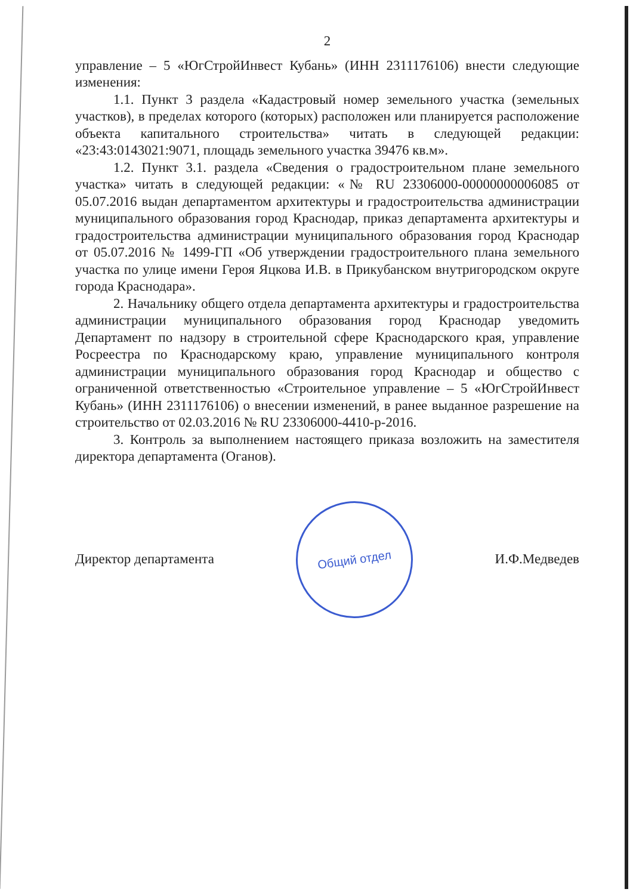2
управление – 5 «ЮгСтройИнвест Кубань» (ИНН 2311176106) внести следующие изменения:
1.1. Пункт 3 раздела «Кадастровый номер земельного участка (земельных участков), в пределах которого (которых) расположен или планируется расположение объекта капитального строительства» читать в следующей редакции: «23:43:0143021:9071, площадь земельного участка 39476 кв.м».
1.2. Пункт 3.1. раздела «Сведения о градостроительном плане земельного участка» читать в следующей редакции: «№ RU 23306000-00000000006085 от 05.07.2016 выдан департаментом архитектуры и градостроительства администрации муниципального образования город Краснодар, приказ департамента архитектуры и градостроительства администрации муниципального образования город Краснодар от 05.07.2016 № 1499-ГП «Об утверждении градостроительного плана земельного участка по улице имени Героя Яцкова И.В. в Прикубанском внутригородском округе города Краснодара».
2. Начальнику общего отдела департамента архитектуры и градостроительства администрации муниципального образования город Краснодар уведомить Департамент по надзору в строительной сфере Краснодарского края, управление Росреестра по Краснодарскому краю, управление муниципального контроля администрации муниципального образования город Краснодар и общество с ограниченной ответственностью «Строительное управление – 5 «ЮгСтройИнвест Кубань» (ИНН 2311176106) о внесении изменений, в ранее выданное разрешение на строительство от 02.03.2016 № RU 23306000-4410-р-2016.
3. Контроль за выполнением настоящего приказа возложить на заместителя директора департамента (Оганов).
Директор департамента
Общий отдел
И.Ф.Медведев